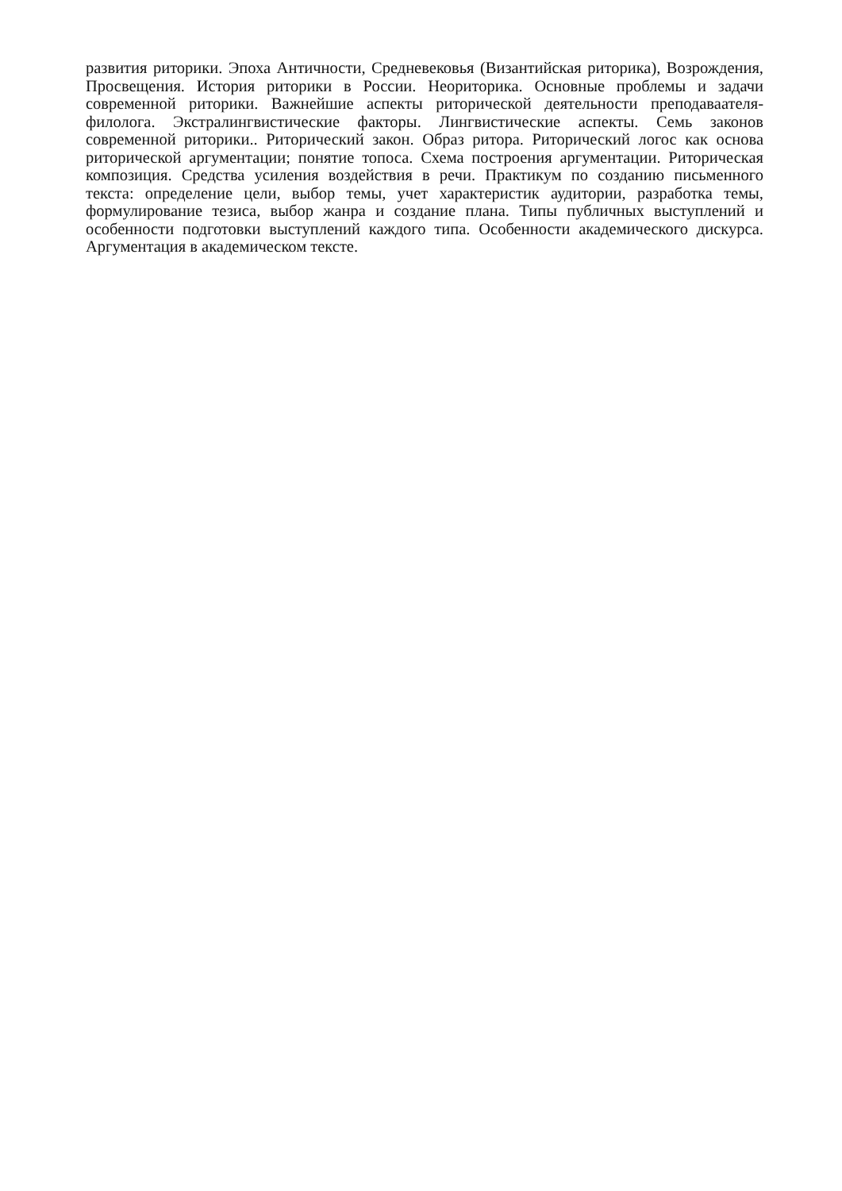развития риторики. Эпоха Античности, Средневековья (Византийская риторика), Возрождения, Просвещения. История риторики в России. Неориторика. Основные проблемы и задачи современной риторики. Важнейшие аспекты риторической деятельности преподаваателя- филолога. Экстралингвистические факторы. Лингвистические аспекты. Семь законов современной риторики.. Риторический закон. Образ ритора. Риторический логос как основа риторической аргументации; понятие топоса. Схема построения аргументации. Риторическая композиция. Средства усиления воздействия в речи. Практикум по созданию письменного текста: определение цели, выбор темы, учет характеристик аудитории, разработка темы, формулирование тезиса, выбор жанра и создание плана. Типы публичных выступлений и особенности подготовки выступлений каждого типа. Особенности академического дискурса. Аргументация в академическом тексте.